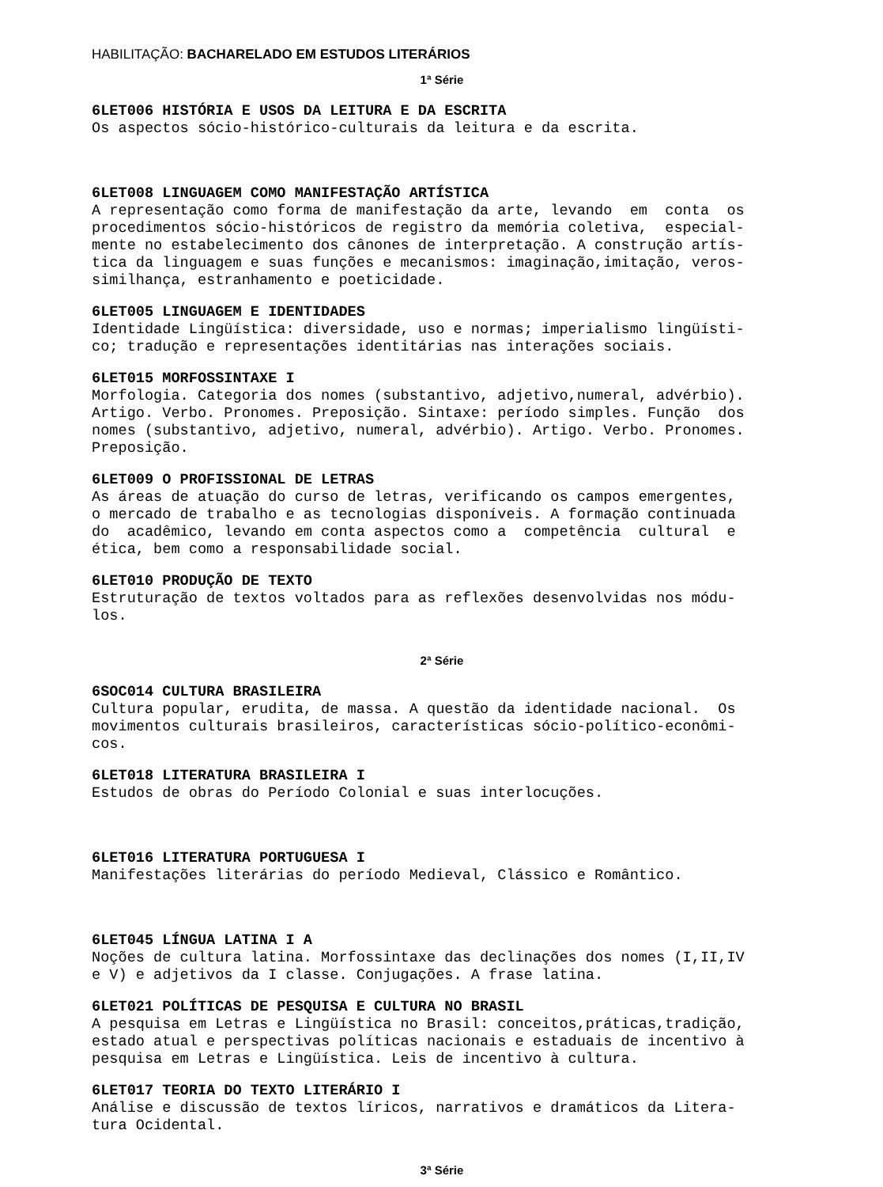HABILITAÇÃO: BACHARELADO EM ESTUDOS LITERÁRIOS
1ª Série
6LET006 HISTÓRIA E USOS DA LEITURA E DA ESCRITA
Os aspectos sócio-histórico-culturais da leitura e da escrita.
6LET008 LINGUAGEM COMO MANIFESTAÇÃO ARTÍSTICA
A representação como forma de manifestação da arte, levando em conta os procedimentos sócio-históricos de registro da memória coletiva, especial- mente no estabelecimento dos cânones de interpretação. A construção artís- tica da linguagem e suas funções e mecanismos: imaginação,imitação, veros- similhança, estranhamento e poeticidade.
6LET005 LINGUAGEM E IDENTIDADES
Identidade Lingüística: diversidade, uso e normas; imperialismo lingüísti- co; tradução e representações identitárias nas interações sociais.
6LET015 MORFOSSINTAXE I
Morfologia. Categoria dos nomes (substantivo, adjetivo,numeral, advérbio). Artigo. Verbo. Pronomes. Preposição. Sintaxe: período simples. Função dos nomes (substantivo, adjetivo, numeral, advérbio). Artigo. Verbo. Pronomes. Preposição.
6LET009 O PROFISSIONAL DE LETRAS
As áreas de atuação do curso de letras, verificando os campos emergentes, o mercado de trabalho e as tecnologias disponíveis. A formação continuada do acadêmico, levando em conta aspectos como a competência cultural e ética, bem como a responsabilidade social.
6LET010 PRODUÇÃO DE TEXTO
Estruturação de textos voltados para as reflexões desenvolvidas nos módu- los.
2ª Série
6SOC014 CULTURA BRASILEIRA
Cultura popular, erudita, de massa. A questão da identidade nacional. Os movimentos culturais brasileiros, características sócio-político-econômi- cos.
6LET018 LITERATURA BRASILEIRA I
Estudos de obras do Período Colonial e suas interlocuções.
6LET016 LITERATURA PORTUGUESA I
Manifestações literárias do período Medieval, Clássico e Romântico.
6LET045 LÍNGUA LATINA I A
Noções de cultura latina. Morfossintaxe das declinações dos nomes (I,II,IV e V) e adjetivos da I classe. Conjugações. A frase latina.
6LET021 POLÍTICAS DE PESQUISA E CULTURA NO BRASIL
A pesquisa em Letras e Lingüística no Brasil: conceitos,práticas,tradição, estado atual e perspectivas políticas nacionais e estaduais de incentivo à pesquisa em Letras e Lingüística. Leis de incentivo à cultura.
6LET017 TEORIA DO TEXTO LITERÁRIO I
Análise e discussão de textos líricos, narrativos e dramáticos da Litera- tura Ocidental.
3ª Série